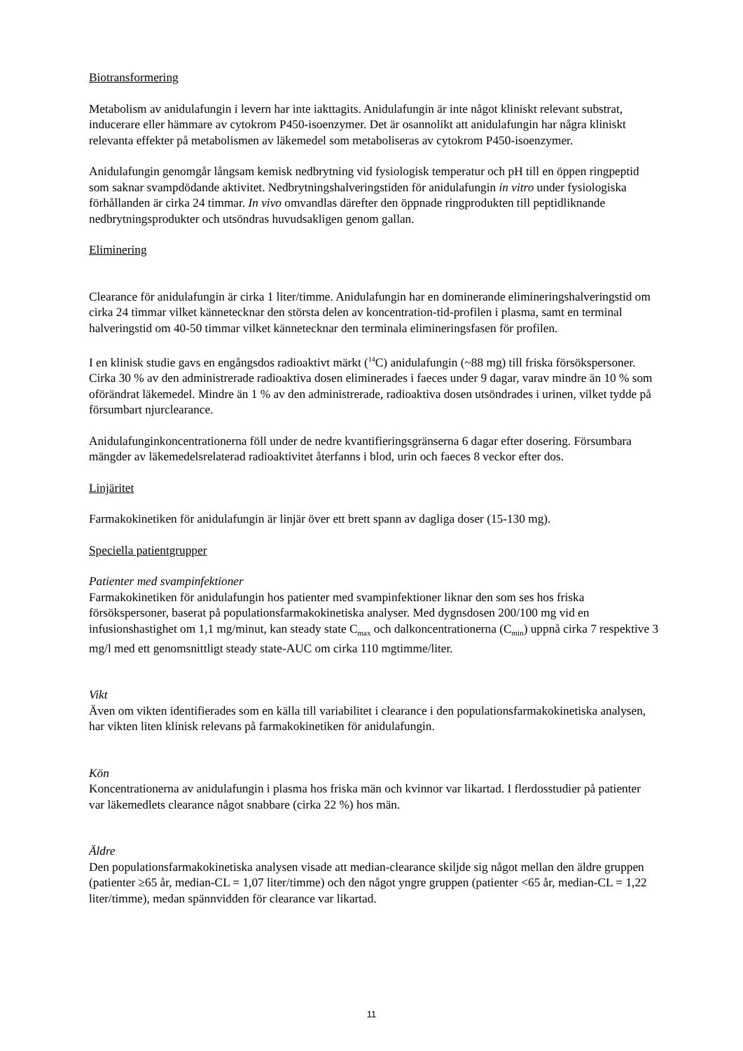Biotransformering
Metabolism av anidulafungin i levern har inte iakttagits. Anidulafungin är inte något kliniskt relevant substrat, inducerare eller hämmare av cytokrom P450-isoenzymer. Det är osannolikt att anidulafungin har några kliniskt relevanta effekter på metabolismen av läkemedel som metaboliseras av cytokrom P450-isoenzymer.
Anidulafungin genomgår långsam kemisk nedbrytning vid fysiologisk temperatur och pH till en öppen ringpeptid som saknar svampdödande aktivitet. Nedbrytningshalveringstiden för anidulafungin in vitro under fysiologiska förhållanden är cirka 24 timmar. In vivo omvandlas därefter den öppnade ringprodukten till peptidliknande nedbrytningsprodukter och utsöndras huvudsakligen genom gallan.
Eliminering
Clearance för anidulafungin är cirka 1 liter/timme. Anidulafungin har en dominerande elimineringshalveringstid om cirka 24 timmar vilket kännetecknar den största delen av koncentration-tid-profilen i plasma, samt en terminal halveringstid om 40-50 timmar vilket kännetecknar den terminala elimineringsfasen för profilen.
I en klinisk studie gavs en engångsdos radioaktivt märkt (<sup>14</sup>C) anidulafungin (~88 mg) till friska försökspersoner. Cirka 30 % av den administrerade radioaktiva dosen eliminerades i faeces under 9 dagar, varav mindre än 10 % som oförändrat läkemedel. Mindre än 1 % av den administrerade, radioaktiva dosen utsöndrades i urinen, vilket tydde på försumbart njurclearance.
Anidulafunginkoncentrationerna föll under de nedre kvantifieringsgränserna 6 dagar efter dosering. Försumbara mängder av läkemedelsrelaterad radioaktivitet återfanns i blod, urin och faeces 8 veckor efter dos.
Linjäritet
Farmakokinetiken för anidulafungin är linjär över ett brett spann av dagliga doser (15-130 mg).
Speciella patientgrupper
Patienter med svampinfektioner
Farmakokinetiken för anidulafungin hos patienter med svampinfektioner liknar den som ses hos friska försökspersoner, baserat på populationsfarmakokinetiska analyser. Med dygnsdosen 200/100 mg vid en infusionshastighet om 1,1 mg/minut, kan steady state C<sub>max</sub> och dalkoncentrationerna (C<sub>min</sub>) uppnå cirka 7 respektive 3 mg/l med ett genomsnittligt steady state-AUC om cirka 110 mgtimme/liter.
Vikt
Även om vikten identifierades som en källa till variabilitet i clearance i den populationsfarmakokinetiska analysen, har vikten liten klinisk relevans på farmakokinetiken för anidulafungin.
Kön
Koncentrationerna av anidulafungin i plasma hos friska män och kvinnor var likartad. I flerdosstudier på patienter var läkemedlets clearance något snabbare (cirka 22 %) hos män.
Äldre
Den populationsfarmakokinetiska analysen visade att median-clearance skiljde sig något mellan den äldre gruppen (patienter ≥65 år, median-CL = 1,07 liter/timme) och den något yngre gruppen (patienter <65 år, median-CL = 1,22 liter/timme), medan spännvidden för clearance var likartad.
11